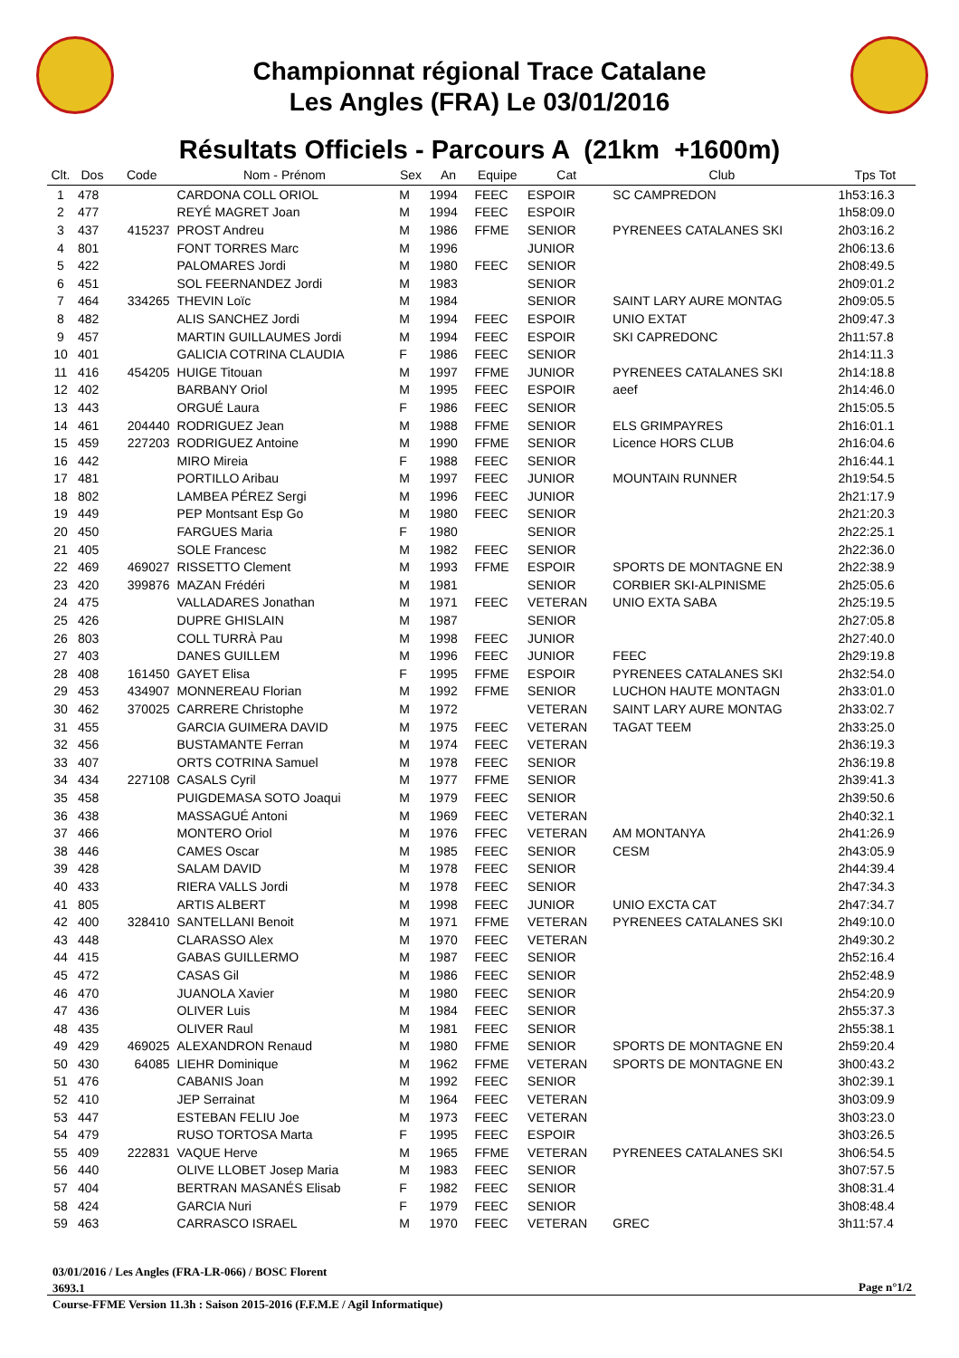Championnat régional Trace Catalane
Les Angles (FRA) Le 03/01/2016
Résultats Officiels - Parcours A (21km +1600m)
| Clt. | Dos | Code | Nom - Prénom | Sex | An | Equipe | Cat | Club | Tps Tot |
| --- | --- | --- | --- | --- | --- | --- | --- | --- | --- |
| 1 | 478 | | CARDONA COLL ORIOL | M | 1994 | FEEC | ESPOIR | SC CAMPREDON | 1h53:16.3 |
| 2 | 477 | | REYÉ MAGRET Joan | M | 1994 | FEEC | ESPOIR | | 1h58:09.0 |
| 3 | 437 | 415237 | PROST Andreu | M | 1986 | FFME | SENIOR | PYRENEES CATALANES SKI | 2h03:16.2 |
| 4 | 801 | | FONT TORRES Marc | M | 1996 | | JUNIOR | | 2h06:13.6 |
| 5 | 422 | | PALOMARES Jordi | M | 1980 | FEEC | SENIOR | | 2h08:49.5 |
| 6 | 451 | | SOL FEERNANDEZ Jordi | M | 1983 | | SENIOR | | 2h09:01.2 |
| 7 | 464 | 334265 | THEVIN Loïc | M | 1984 | | SENIOR | SAINT LARY AURE MONTAG | 2h09:05.5 |
| 8 | 482 | | ALIS SANCHEZ Jordi | M | 1994 | FEEC | ESPOIR | UNIO EXTAT | 2h09:47.3 |
| 9 | 457 | | MARTIN GUILLAUMES Jordi | M | 1994 | FEEC | ESPOIR | SKI CAPREDONC | 2h11:57.8 |
| 10 | 401 | | GALICIA COTRINA CLAUDIA | F | 1986 | FEEC | SENIOR | | 2h14:11.3 |
| 11 | 416 | 454205 | HUIGE Titouan | M | 1997 | FFME | JUNIOR | PYRENEES CATALANES SKI | 2h14:18.8 |
| 12 | 402 | | BARBANY Oriol | M | 1995 | FEEC | ESPOIR | aeef | 2h14:46.0 |
| 13 | 443 | | ORGUÉ Laura | F | 1986 | FEEC | SENIOR | | 2h15:05.5 |
| 14 | 461 | 204440 | RODRIGUEZ Jean | M | 1988 | FFME | SENIOR | ELS GRIMPAYRES | 2h16:01.1 |
| 15 | 459 | 227203 | RODRIGUEZ Antoine | M | 1990 | FFME | SENIOR | Licence HORS CLUB | 2h16:04.6 |
| 16 | 442 | | MIRO Mireia | F | 1988 | FEEC | SENIOR | | 2h16:44.1 |
| 17 | 481 | | PORTILLO Aribau | M | 1997 | FEEC | JUNIOR | MOUNTAIN RUNNER | 2h19:54.5 |
| 18 | 802 | | LAMBEA PÉREZ Sergi | M | 1996 | FEEC | JUNIOR | | 2h21:17.9 |
| 19 | 449 | | PEP Montsant Esp Go | M | 1980 | FEEC | SENIOR | | 2h21:20.3 |
| 20 | 450 | | FARGUES Maria | F | 1980 | | SENIOR | | 2h22:25.1 |
| 21 | 405 | | SOLE Francesc | M | 1982 | FEEC | SENIOR | | 2h22:36.0 |
| 22 | 469 | 469027 | RISSETTO Clement | M | 1993 | FFME | ESPOIR | SPORTS DE MONTAGNE EN | 2h22:38.9 |
| 23 | 420 | 399876 | MAZAN Frédéri | M | 1981 | | SENIOR | CORBIER SKI-ALPINISME | 2h25:05.6 |
| 24 | 475 | | VALLADARES Jonathan | M | 1971 | FEEC | VETERAN | UNIO EXTA SABA | 2h25:19.5 |
| 25 | 426 | | DUPRE GHISLAIN | M | 1987 | | SENIOR | | 2h27:05.8 |
| 26 | 803 | | COLL TURRÀ Pau | M | 1998 | FEEC | JUNIOR | | 2h27:40.0 |
| 27 | 403 | | DANES GUILLEM | M | 1996 | FEEC | JUNIOR | FEEC | 2h29:19.8 |
| 28 | 408 | 161450 | GAYET Elisa | F | 1995 | FFME | ESPOIR | PYRENEES CATALANES SKI | 2h32:54.0 |
| 29 | 453 | 434907 | MONNEREAU Florian | M | 1992 | FFME | SENIOR | LUCHON HAUTE MONTAGN | 2h33:01.0 |
| 30 | 462 | 370025 | CARRERE Christophe | M | 1972 | | VETERAN | SAINT LARY AURE MONTAG | 2h33:02.7 |
| 31 | 455 | | GARCIA GUIMERA DAVID | M | 1975 | FEEC | VETERAN | TAGAT TEEM | 2h33:25.0 |
| 32 | 456 | | BUSTAMANTE Ferran | M | 1974 | FEEC | VETERAN | | 2h36:19.3 |
| 33 | 407 | | ORTS COTRINA Samuel | M | 1978 | FEEC | SENIOR | | 2h36:19.8 |
| 34 | 434 | 227108 | CASALS Cyril | M | 1977 | FFME | SENIOR | | 2h39:41.3 |
| 35 | 458 | | PUIGDEMASA SOTO Joaqui | M | 1979 | FEEC | SENIOR | | 2h39:50.6 |
| 36 | 438 | | MASSAGUÉ Antoni | M | 1969 | FEEC | VETERAN | | 2h40:32.1 |
| 37 | 466 | | MONTERO Oriol | M | 1976 | FFEC | VETERAN | AM MONTANYA | 2h41:26.9 |
| 38 | 446 | | CAMES Oscar | M | 1985 | FEEC | SENIOR | CESM | 2h43:05.9 |
| 39 | 428 | | SALAM DAVID | M | 1978 | FEEC | SENIOR | | 2h44:39.4 |
| 40 | 433 | | RIERA VALLS Jordi | M | 1978 | FEEC | SENIOR | | 2h47:34.3 |
| 41 | 805 | | ARTIS ALBERT | M | 1998 | FEEC | JUNIOR | UNIO EXCTA CAT | 2h47:34.7 |
| 42 | 400 | 328410 | SANTELLANI Benoit | M | 1971 | FFME | VETERAN | PYRENEES CATALANES SKI | 2h49:10.0 |
| 43 | 448 | | CLARASSO Alex | M | 1970 | FEEC | VETERAN | | 2h49:30.2 |
| 44 | 415 | | GABAS GUILLERMO | M | 1987 | FEEC | SENIOR | | 2h52:16.4 |
| 45 | 472 | | CASAS Gil | M | 1986 | FEEC | SENIOR | | 2h52:48.9 |
| 46 | 470 | | JUANOLA Xavier | M | 1980 | FEEC | SENIOR | | 2h54:20.9 |
| 47 | 436 | | OLIVER Luis | M | 1984 | FEEC | SENIOR | | 2h55:37.3 |
| 48 | 435 | | OLIVER Raul | M | 1981 | FEEC | SENIOR | | 2h55:38.1 |
| 49 | 429 | 469025 | ALEXANDRON Renaud | M | 1980 | FFME | SENIOR | SPORTS DE MONTAGNE EN | 2h59:20.4 |
| 50 | 430 | 64085 | LIEHR Dominique | M | 1962 | FFME | VETERAN | SPORTS DE MONTAGNE EN | 3h00:43.2 |
| 51 | 476 | | CABANIS Joan | M | 1992 | FEEC | SENIOR | | 3h02:39.1 |
| 52 | 410 | | JEP Serrainat | M | 1964 | FEEC | VETERAN | | 3h03:09.9 |
| 53 | 447 | | ESTEBAN FELIU Joe | M | 1973 | FEEC | VETERAN | | 3h03:23.0 |
| 54 | 479 | | RUSO TORTOSA Marta | F | 1995 | FEEC | ESPOIR | | 3h03:26.5 |
| 55 | 409 | 222831 | VAQUE Herve | M | 1965 | FFME | VETERAN | PYRENEES CATALANES SKI | 3h06:54.5 |
| 56 | 440 | | OLIVE LLOBET Josep Maria | M | 1983 | FEEC | SENIOR | | 3h07:57.5 |
| 57 | 404 | | BERTRAN MASANÉS Elisab | F | 1982 | FEEC | SENIOR | | 3h08:31.4 |
| 58 | 424 | | GARCIA Nuri | F | 1979 | FEEC | SENIOR | | 3h08:48.4 |
| 59 | 463 | | CARRASCO ISRAEL | M | 1970 | FEEC | VETERAN | GREC | 3h11:57.4 |
03/01/2016 / Les Angles (FRA-LR-066) / BOSC Florent
3693.1
Course-FFME Version 11.3h : Saison 2015-2016 (F.F.M.E / Agil Informatique)
Page n°1/2